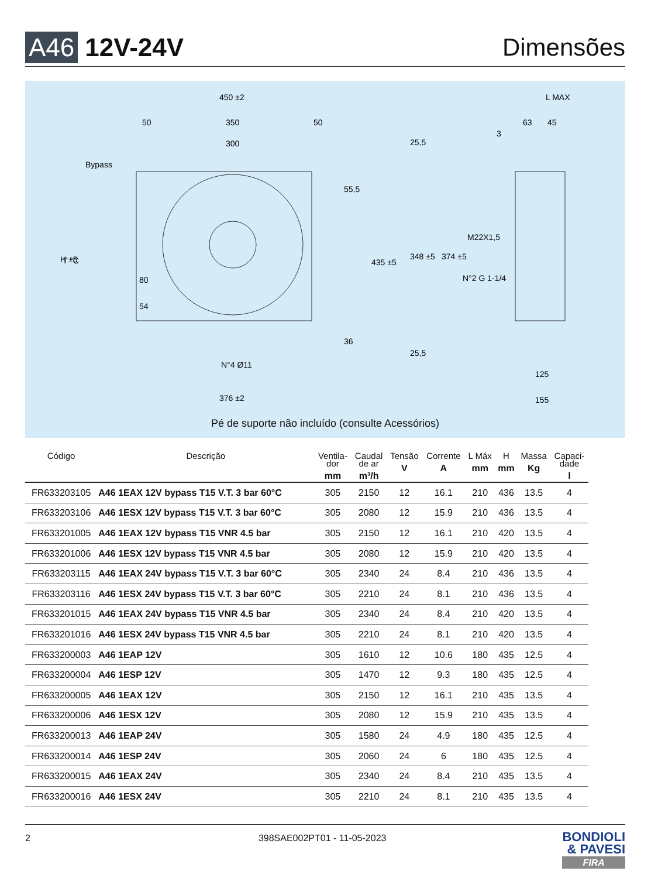A46 12V-24V Dimensões
450 ±2
50
350
50
300
Bypass
N°4 Ø11
376 ±2
L MAX
63
45
3
M22X1,5
N°2 G 1-1/4
125
155
H ±5
80
54
55,5
435 ±5
36
25,5
348 ±5
374 ±5
25,5
T °C
Pé de suporte não incluído (consulte Acessórios)
| Código | Descrição | Ventila- dor mm | Caudal de ar m³/h | Tensão V | Corrente A | L Máx mm | H mm | Massa Kg | Capaci- dade l |
| --- | --- | --- | --- | --- | --- | --- | --- | --- | --- |
| FR633203105 | A46 1EAX 12V bypass T15 V.T. 3 bar 60°C | 305 | 2150 | 12 | 16.1 | 210 | 436 | 13.5 | 4 |
| FR633203106 | A46 1ESX 12V bypass T15 V.T. 3 bar 60°C | 305 | 2080 | 12 | 15.9 | 210 | 436 | 13.5 | 4 |
| FR633201005 | A46 1EAX 12V bypass T15 VNR 4.5 bar | 305 | 2150 | 12 | 16.1 | 210 | 420 | 13.5 | 4 |
| FR633201006 | A46 1ESX 12V bypass T15 VNR 4.5 bar | 305 | 2080 | 12 | 15.9 | 210 | 420 | 13.5 | 4 |
| FR633203115 | A46 1EAX 24V bypass T15 V.T. 3 bar 60°C | 305 | 2340 | 24 | 8.4 | 210 | 436 | 13.5 | 4 |
| FR633203116 | A46 1ESX 24V bypass T15 V.T. 3 bar 60°C | 305 | 2210 | 24 | 8.1 | 210 | 436 | 13.5 | 4 |
| FR633201015 | A46 1EAX 24V bypass T15 VNR 4.5 bar | 305 | 2340 | 24 | 8.4 | 210 | 420 | 13.5 | 4 |
| FR633201016 | A46 1ESX 24V bypass T15 VNR 4.5 bar | 305 | 2210 | 24 | 8.1 | 210 | 420 | 13.5 | 4 |
| FR633200003 | A46 1EAP 12V | 305 | 1610 | 12 | 10.6 | 180 | 435 | 12.5 | 4 |
| FR633200004 | A46 1ESP 12V | 305 | 1470 | 12 | 9.3 | 180 | 435 | 12.5 | 4 |
| FR633200005 | A46 1EAX 12V | 305 | 2150 | 12 | 16.1 | 210 | 435 | 13.5 | 4 |
| FR633200006 | A46 1ESX 12V | 305 | 2080 | 12 | 15.9 | 210 | 435 | 13.5 | 4 |
| FR633200013 | A46 1EAP 24V | 305 | 1580 | 24 | 4.9 | 180 | 435 | 12.5 | 4 |
| FR633200014 | A46 1ESP 24V | 305 | 2060 | 24 | 6 | 180 | 435 | 12.5 | 4 |
| FR633200015 | A46 1EAX 24V | 305 | 2340 | 24 | 8.4 | 210 | 435 | 13.5 | 4 |
| FR633200016 | A46 1ESX 24V | 305 | 2210 | 24 | 8.1 | 210 | 435 | 13.5 | 4 |
2 398SAE002PT01 - 11-05-2023
BONDIOLI
& PAVESI
FIRA